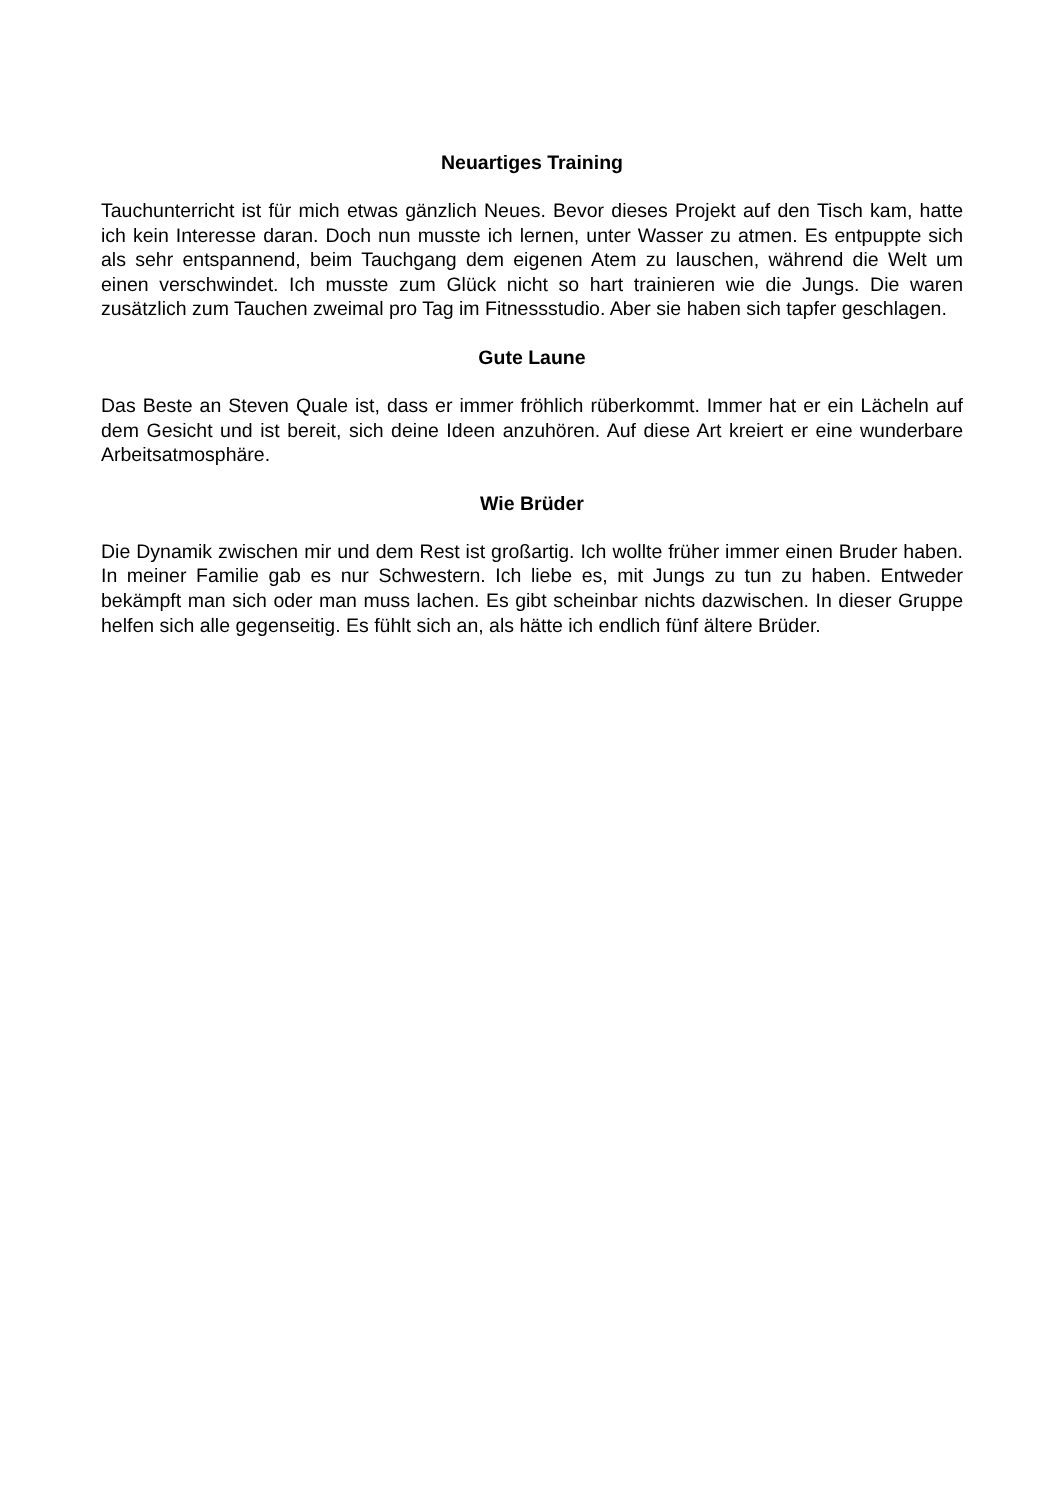Neuartiges Training
Tauchunterricht ist für mich etwas gänzlich Neues. Bevor dieses Projekt auf den Tisch kam, hatte ich kein Interesse daran. Doch nun musste ich lernen, unter Wasser zu atmen. Es entpuppte sich als sehr entspannend, beim Tauchgang dem eigenen Atem zu lauschen, während die Welt um einen verschwindet. Ich musste zum Glück nicht so hart trainieren wie die Jungs. Die waren zusätzlich zum Tauchen zweimal pro Tag im Fitnessstudio. Aber sie haben sich tapfer geschlagen.
Gute Laune
Das Beste an Steven Quale ist, dass er immer fröhlich rüberkommt. Immer hat er ein Lächeln auf dem Gesicht und ist bereit, sich deine Ideen anzuhören. Auf diese Art kreiert er eine wunderbare Arbeitsatmosphäre.
Wie Brüder
Die Dynamik zwischen mir und dem Rest ist großartig. Ich wollte früher immer einen Bruder haben. In meiner Familie gab es nur Schwestern. Ich liebe es, mit Jungs zu tun zu haben. Entweder bekämpft man sich oder man muss lachen. Es gibt scheinbar nichts dazwischen. In dieser Gruppe helfen sich alle gegenseitig. Es fühlt sich an, als hätte ich endlich fünf ältere Brüder.